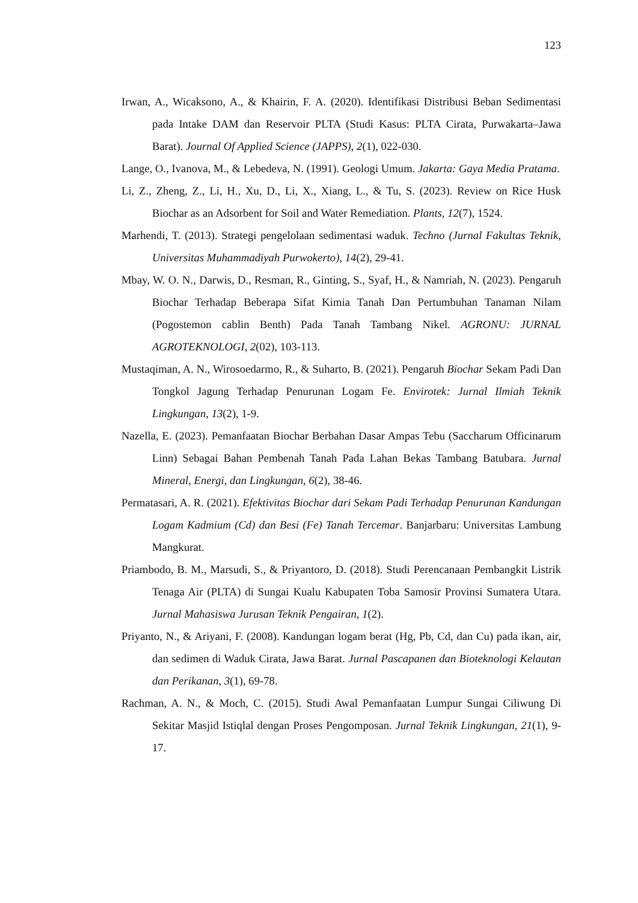123
Irwan, A., Wicaksono, A., & Khairin, F. A. (2020). Identifikasi Distribusi Beban Sedimentasi pada Intake DAM dan Reservoir PLTA (Studi Kasus: PLTA Cirata, Purwakarta–Jawa Barat). Journal Of Applied Science (JAPPS), 2(1), 022-030.
Lange, O., Ivanova, M., & Lebedeva, N. (1991). Geologi Umum. Jakarta: Gaya Media Pratama.
Li, Z., Zheng, Z., Li, H., Xu, D., Li, X., Xiang, L., & Tu, S. (2023). Review on Rice Husk Biochar as an Adsorbent for Soil and Water Remediation. Plants, 12(7), 1524.
Marhendi, T. (2013). Strategi pengelolaan sedimentasi waduk. Techno (Jurnal Fakultas Teknik, Universitas Muhammadiyah Purwokerto), 14(2), 29-41.
Mbay, W. O. N., Darwis, D., Resman, R., Ginting, S., Syaf, H., & Namriah, N. (2023). Pengaruh Biochar Terhadap Beberapa Sifat Kimia Tanah Dan Pertumbuhan Tanaman Nilam (Pogostemon cablin Benth) Pada Tanah Tambang Nikel. AGRONU: JURNAL AGROTEKNOLOGI, 2(02), 103-113.
Mustaqiman, A. N., Wirosoedarmo, R., & Suharto, B. (2021). Pengaruh Biochar Sekam Padi Dan Tongkol Jagung Terhadap Penurunan Logam Fe. Envirotek: Jurnal Ilmiah Teknik Lingkungan, 13(2), 1-9.
Nazella, E. (2023). Pemanfaatan Biochar Berbahan Dasar Ampas Tebu (Saccharum Officinarum Linn) Sebagai Bahan Pembenah Tanah Pada Lahan Bekas Tambang Batubara. Jurnal Mineral, Energi, dan Lingkungan, 6(2), 38-46.
Permatasari, A. R. (2021). Efektivitas Biochar dari Sekam Padi Terhadap Penurunan Kandungan Logam Kadmium (Cd) dan Besi (Fe) Tanah Tercemar. Banjarbaru: Universitas Lambung Mangkurat.
Priambodo, B. M., Marsudi, S., & Priyantoro, D. (2018). Studi Perencanaan Pembangkit Listrik Tenaga Air (PLTA) di Sungai Kualu Kabupaten Toba Samosir Provinsi Sumatera Utara. Jurnal Mahasiswa Jurusan Teknik Pengairan, 1(2).
Priyanto, N., & Ariyani, F. (2008). Kandungan logam berat (Hg, Pb, Cd, dan Cu) pada ikan, air, dan sedimen di Waduk Cirata, Jawa Barat. Jurnal Pascapanen dan Bioteknologi Kelautan dan Perikanan, 3(1), 69-78.
Rachman, A. N., & Moch, C. (2015). Studi Awal Pemanfaatan Lumpur Sungai Ciliwung Di Sekitar Masjid Istiqlal dengan Proses Pengomposan. Jurnal Teknik Lingkungan, 21(1), 9-17.